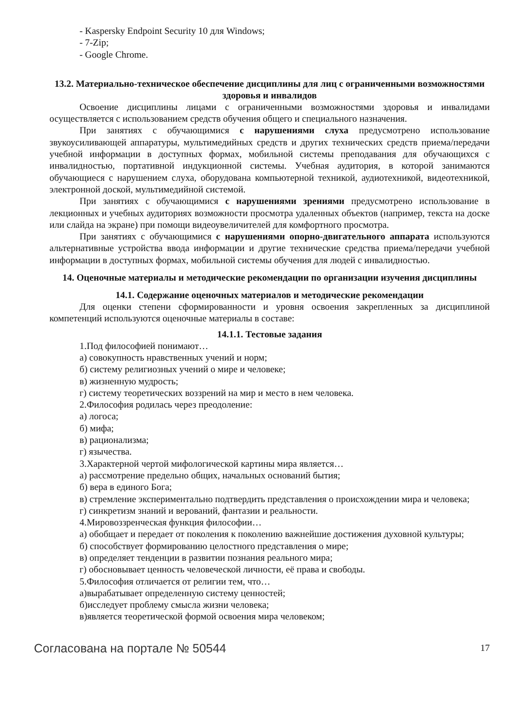- Kaspersky Endpoint Security 10 для Windows;
- 7-Zip;
- Google Chrome.
13.2. Материально-техническое обеспечение дисциплины для лиц с ограниченными возможностями здоровья и инвалидов
Освоение дисциплины лицами с ограниченными возможностями здоровья и инвалидами осуществляется с использованием средств обучения общего и специального назначения.
При занятиях с обучающимися с нарушениями слуха предусмотрено использование звукоусиливающей аппаратуры, мультимедийных средств и других технических средств приема/передачи учебной информации в доступных формах, мобильной системы преподавания для обучающихся с инвалидностью, портативной индукционной системы. Учебная аудитория, в которой занимаются обучающиеся с нарушением слуха, оборудована компьютерной техникой, аудиотехникой, видеотехникой, электронной доской, мультимедийной системой.
При занятиях с обучающимися с нарушениями зрениями предусмотрено использование в лекционных и учебных аудиториях возможности просмотра удаленных объектов (например, текста на доске или слайда на экране) при помощи видеоувеличителей для комфортного просмотра.
При занятиях с обучающимися с нарушениями опорно-двигательного аппарата используются альтернативные устройства ввода информации и другие технические средства приема/передачи учебной информации в доступных формах, мобильной системы обучения для людей с инвалидностью.
14. Оценочные материалы и методические рекомендации по организации изучения дисциплины
14.1. Содержание оценочных материалов и методические рекомендации
Для оценки степени сформированности и уровня освоения закрепленных за дисциплиной компетенций используются оценочные материалы в составе:
14.1.1. Тестовые задания
1.Под философией понимают…
а) совокупность нравственных учений и норм;
б) систему религиозных учений о мире и человеке;
в) жизненную мудрость;
г) систему теоретических воззрений на мир и место в нем человека.
2.Философия родилась через преодоление:
а) логоса;
б) мифа;
в) рационализма;
г) язычества.
3.Характерной чертой мифологической картины мира является…
а) рассмотрение предельно общих, начальных оснований бытия;
б) вера в единого Бога;
в) стремление экспериментально подтвердить представления о происхождении мира и человека;
г) синкретизм знаний и верований, фантазии и реальности.
4.Мировоззренческая функция философии…
а) обобщает и передает от поколения к поколению важнейшие достижения духовной культуры;
б) способствует формированию целостного представления о мире;
в) определяет тенденции в развитии познания реального мира;
г) обосновывает ценность человеческой личности, её права и свободы.
5.Философия отличается от религии тем, что…
а)вырабатывает определенную систему ценностей;
б)исследует проблему смысла жизни человека;
в)является теоретической формой освоения мира человеком;
Согласована на портале № 50544 17